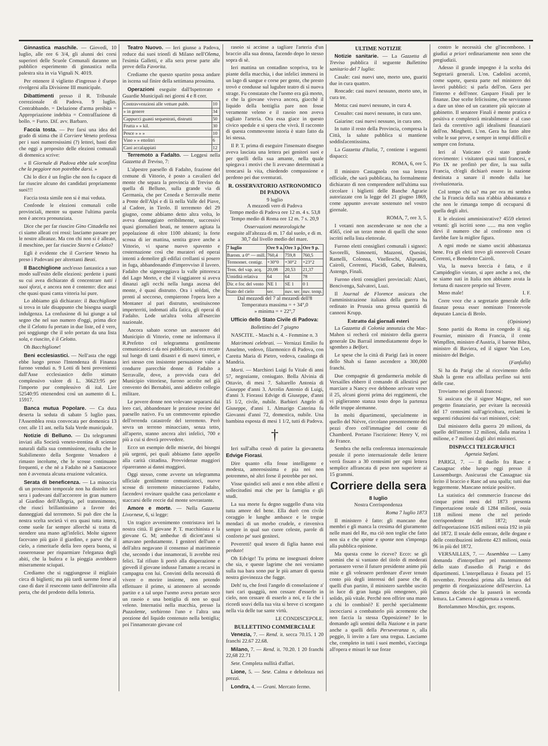Ginnastica maschile. — Giovedì, 10 luglio, alle ore 6 3/4, gli alunni dei corsi superiori delle Scuole Comunali daranno un pubblico esperimento di ginnastica nella palestra sita in via Vignali N. 4019.
Per ottenere il viglietto d'ingresso è d'uopo rivolgersi alla Divisione III municipale.
Dibattimenti presso il R. Tribunale correzionale di Padova. 9 luglio. Contrabbando. = Delazione d'arma proibita = Appropriazione indebita = Contraffazione di bollo. = Furto. Dif. avv. Barbaro.
Faccia tosta. — Per farsi una idea del grado di stima che il Corriere Veneto professa per i suoi numerosissimi (?) lettori, basti dire che oggi a proposito delle elezioni comunali di domenica scrive:
« Il Giornale di Padova ebbe tale sconfitta che la peggiore non potrebbe darsi. »
Chi lo dice è un foglio che non fu capace di far riuscire alcuno dei candidati propriamente suoi!!!
Faccia tosta simile non si è mai veduta.
Confonde le elezioni comunali colle provinciali, mentre su queste l'ultima parola non è ancora pronunziata.
Dice che per far riuscire Gino Cittadella noi ci siamo alleati coi rossi: lasciamo passare per le nostre alleanze. Ma con chi non si è alleato, il meschino, per far riuscire Storni e Celotto?
Egli è evidente che il Corriere Veneto ha preso i Padovani per altrettanti Beoti.
Il Bacchiglione anch'esso fantastica a suo modo sull'esito delle elezioni: perdette i punti su cui avea dichiarato di concentrare tutti i suoi sforzi, e ancora non è contento: dice anzi che quasi quasi canta vittoria lui pure.
Lo abbiamo già dichiarato: il Bacchiglione si trova in tale disappunto che bisogna usargli indulgenza. La confusione di lui giunge a tal segno che nel suo numero d'oggi, prima dice che il Celotto fu portato in due liste, ed è vero, poi soggiunge che il solo portato da una lista sola, e riuscito, è il Celotto.
Oh Bacchiglione!
Beni ecclesiastici. — Nell'asta che oggi ebbe luogo presso l'Intendenza di Finanza furono venduti n. 9 Lotti di beni provenienti dall'Asse ecclesiastico dello stimato complessivo valore di L. 36623:95 per l'importo pur complessivo di ital. Lire 52540:95 ottenendosi così un aumento di L. 15917.
Banca mutua Popolare. — Ca duta deserta la seduta di sabato 5 luglio pass. l'Assemblea resta convocata per domenica 13 corr. alle 11 ant. nella Sala Verde municipale.
Notizie di Belluno. — Da telegrammi inviati alla Società veneto-trentina di scienze naturali dalla sua commissione, risulta che lo Stabilimento della Sorgente Venadoro è rimasto incolume, che le scosse continuano frequenti, e che nè a Fadalto nè a Santacroce non è avvenuta alcuna eruzione vulcanica.
Serata di beneficenza. — La minaccia di un prossimo temporale non ha distolto ieri sera i padovani dall'accorrere in gran numero al Giardino dell'Allegria, pel trattenimento, che riuscì brillantissimo a favore dei danneggiati dal terremoto. Si può dire che la nostra scelta società vi era quasi tutta intera, come suole far sempre allorchè si tratta di stendere una mano agl'infelici. Molte signore facevano più gaio il giardino, e parve che il cielo, a rimeritarle della loro opera buona, si rasserenasse per risparmiare l'eleganza degli abiti, che la bufera e la pioggia avrebbero miseramente sciupati.
Crediamo che si raggiungesse il migliaio circa di biglietti; ma più tardi saremo forse al caso di dare il resoconto tanto dell'introito alla porta, che del prodotto della lotteria.
Teatro Nuovo. — Ieri giunse a Padova, reduce dai suoi trionfi di Milano nell'Olema, l'esimia Galletti, e alla sera prese parte alle prove della Favorita.
Crediamo che questo spartito possa andare in iscena sul finire della settimana prossima.
Operazioni eseguite dall'Ispettorato e Guardie Municipali nei giorni 4 e 8 corr.
| Contravvenzioni alle vetture pubb. | 10 |
| » in genere | 34 |
| Cappucci guasti sequestrati, distrutti | 50 |
| Frutta » » kil. | 30 |
| Pesce » » » | 10 |
| Vino » » ettolitri | 6 |
| Cani accalappiati | 12 |
Terremoto a Fadalto. — Leggesi nella Gazzetta di Treviso, 7:
L'alpestre paesello di Fadalto, frazione del comune di Vittorio, è posto a cavalieri del monte che separa la provincia di Treviso da quella di Belluno, sulla grande via di Germania, che per Ceneda e Serravalle mette a Ponte dell'Alpi e di là nella Valle del Piave, al Cadore, in Tirolo. Il terremoto del 29 giugno, come abbiamo detto altra volta, lo aveva danneggiato orribilmente, successivi quasi giornalieri boati, ne tennero agitata la popolazione di oltre 1100 abitanti; la forte scossa di ier mattina, sentita grave anche a Vittorio, vi sparse nuovo spavento e costernazione così che muratori ed operai intenti a demolire gli edifizi crollanti si posero in fuga, abbandonando d'improvviso il lavoro. Fadalto che signoreggiava la valle pittoresca del Lago Morto, e che il viaggiatore si aveva dinanzi agli occhi nella lunga ascesa del monte, è quasi distrutto. Ora i soldati, che pronti al soccorso, compierono l'opera loro a Montaner al pari distrutto, sostituiscono imperterriti, indomati alla fatica, gli operai di Fadalto. Lode un'altra volta all'esercito nazionale.
Ancora sabato scorso un assessore del Municipio di Vittorio, come ne informava il R.Prefetto col telegramma gentilmente comunicatoci e da noi pubblicato, si era recato sul luogo di tanti disastri e di nuovi timori, e ieri stesso con insistente persuasione valse a condurre parecchie donne di Fadalto a Serravalle, dove, a provvida cura del Municipio vittoriese, furono accolte nel già convento dei Bernabiti, anni addietro collegio militare.
Le povere donne non volevano separarsi dai loro cari, abbandonare le preziose rovine del paesello nativo. Fu un commovente episodio dell'orrenda catastrofe del terremoto. Però sovra un terreno minacciato, senza tetto, all'aperto, stanno ancora altri infelici, 700 e più a cui si dovrà provvedere.
Ecco un esempio delle miserie, dei bisogni più urgenti, pei quali abbiamo fatto appello alla carità cittadina. Provvidenze maggiori ripareranno ai danni maggiori.
Oggi stesso, come avverte un telegramma ufficiale gentilmente comunicatoci, nuove scosse di terremoto minacciarono Fadalto, facendovi rovinare qualche casa pericolante e staccarsi delle roccie dal monte sovrastante.
Amore e morte. — Nella Gazzetta Livornese, 6, si legge:
Un tragico avvenimento contristava ieri la nostra città. Il giovane P. T. macchinista e la giovane G. M; ambedue di diciott'anni si amavano perdutamente. I genitori dell'uno e dell'altra negavano il consenso al matrimonio che, secondo i due innamorati, li avrebbe resi felici. Tal rifiuto li portò alla disperazione e giovedì il giovane indusse l'amante a recarsi in campagna con lui. Convinti della necessità di vivere o morire insieme, non potendo effettuare il primo, si attennero al secondo partito e a tal uopo l'uomo aveva portato seco un rasoio e una bottiglia di non so qual veleno. Internatisi nella macchia, presso la Puzzolente, sorbirono l'uno e l'altra una porzione del liquido contenuto nella bottiglia; poi l'innamorato giovane col
rasoio si accinse a tagliare l'arteria d'un braccio alla sua donna, facendo dopo lo stesso sopra di sè.
Ieri mattina un contadino scopriva, tra le piante della macchia, i due infelici immersi in un lago di sangue e corse per gente, che presto trovò e condusse sul lugubre teatro di sì nuova strage. Fu constatato che l'uomo era già morto, e che la giovane viveva ancora, giacchè il liquido della bottiglia pare non fosse veramente veleno e il rasoio non aveva tagliato l'arteria. Ora essa giace in questo civico spedale e si spera che vivrà. Il racconto di questa commovente istoria è stato fatto da lei stessa.
Il P. T. prima di eseguire l'insensato disegno aveva lasciata una lettera pei genitori suoi e per quelli della sua amante, nella quale spiegava i motivi che li avevano determinati a troncarsi la vita, chiedendo compassione e perdono pei due sventurati.
R. OSSERVATORIO ASTRONOMICO
DI PADOVA
9 luglio
A mezzodì vero di Padova
Tempo medio di Padova ore 12 m. 4 s. 53,8
Tempo medio di Roma ore 12 m. 7 s. 20,9
Osservazioni meteorologiche
eseguite all'altezza di m. 17 dal suolo, e di m. 30,7 dal livello medio del mare.
| 7 luglio | Ore 9 a. | Ore 3 p. | Ore 9 p. |
| --- | --- | --- | --- |
| Barom. a 0° — mill. | 760,4 | 759,8 | 760,5 |
| Termomet. centigr. | +30°0 | +30°2 | +23°2 |
| Tens. del vap. acq. | 20,08 | 20,53 | 21,37 |
| Umidità relativa | 64 | 64 | 78 |
| Dir. e for. del vento | NE 1 | SE 1 | 0 1 |
| Stato del cielo | ser. | nuv. ser. | nuv. temp. |
Dal mezzodì del 7 al mezzodì dell'8
Temperatura massima = + 34°,0
» minima = + 22°,7
Ufficio dello Stato Civile di Padova:
Bollettino del 7 giugno
NASCITE. - Maschi n. 4. - Femmine n. 3
Matrimoni celebrati. — Vernizzi Emilio fu Anselmo, vedovo, filarmonico di Padova, con Caretta Maria di Pietro, vedova, casalinga di Mandria.
Morti. — Marchiori Luigi fu Vitale di anni 57, negoziante, coniugato. Bolla Alvinia di Ottavio, di mesi 7. Saltarello Antonia di Giuseppe d'anni 3. Arcolin Antonio di Luigi, d'anni 3. Fiorassi Edvige di Giuseppe, d'anni 15 1/2, civile, nubile. Barbieri Angelo di Giuseppe, d'anni 1. Almarigo Caterina fu Giovanni d'anni 72, domestica, nubile. Una bambina esposta di mesi 1 1/2, tutti di Padova.
†
Ieri sull'alba cessò di patire la giovanetta Edvige Fiorasi.
Dire quanto ella fosse intelligente e modesta, amorosissima e pia noi non potremmo, nè altri forse il potrebbe per noi.
Visse quindici soli anni e non ebbe affetti e sollecitudini mai che per la famiglia e gli studi.
La sua morte fu degno suggello d'una vita tutta amore del bene. Ella durò con civile coraggio le lunghe ambasce e le tregue mendaci di un morbo crudele, e rinveniva sempre in qual suo cuore celeste, parole di conforto pe' suoi genitori.
Poveretti! qual tesoro di figlia hanno essi perduto!
Oh Edvige! Tu prima ne insegnasti dolore che sia, e queste lagrime che noi versiamo sulla tua bara sono pur le più amare di questa nostra giovinezza che fugge.
Deh! tu, che fosti l'angelo di consolazione a' tuoi cari quaggiù, non cessare d'esserlo in cielo, non cessare di esserlo a noi, e fa che i ricordi soavi della tua vita si breve ci scorgano nella via delle tue sante virtù.
LE CONDISCEPOLE.
BULLETTINO COMMERCIALE
Venezia, 7. — Rend. it. secca 70.15. 1 20 franchi 22.67 22.68.
Milano, 7. — Rend. it. 70.20. 1 20 franchi 22,68 22.71
Sete. Completa nullità d'affari.
Lione, 5. — Sete. Calma e debolezza nei prezzi.
Londra, 4. — Grani. Mercato fermo.
ULTIME NOTIZIE
Notizie sanitarie. — La Gazzetta di Treviso pubblica il seguente Bullettino sanitario del 7 luglio:
Casale: casi nuovi uno, morto uno, guariti due in cura quattro.
Roncade: casi nuovi nessuno, morto uno, in cura tre.
Motta: casi nuovi nessuno, in cura 4.
Cessalto: casi nuovi nessuno, in cura uno.
Gaiarine: casi nuovi nessuno, in cura uno.
In tutto il resto della Provincia, compresa la Città, la salute pubblica si mantiene soddisfacentissima.
La Gazzetta d'Italia, 7, contiene i seguenti dispacci:
ROMA, 6, ore 5.
Il ministro Castagnola con sua lettera officiale, che sarà pubblicata, ha formalmente dichiarato di non comprendere nell'ultima sua circolare i biglietti delle Banche Agrarie autorizzate con la legge del 21 giugno 1869, come appunto avevate sostenuto nel vostro giornale.
ROMA, 7, ore 3, 5.
I votanti non ascendevano se non che a 4565, cioè un terzo meno di quelli che sono iscritti nella lista elettorale.
Furono eletti consiglieri comunali i signori: Savorelli, Simonetti, Mazzoni, Quesini, Ramelli, Colonna, Vitelleschi, Aliprandi, Cairoli, Correnti, Placidi, Gabet, Balestra, Astengo, Finali.
Furono eletti consiglieri provinciali: Alatri, Bencivenga, Salvatori, Luzi.
Il Journal de Florence assicura che l'amministrazione italiana della guerra ha ordinato in Prussia una grossa quantità di cannoni Krupp.
Estratto dai giornali esteri
La Gazzetta di Colonia annunzia che Mac-Mahon si recherà col ministro della guerra generale Du Barrail immediatamente dopo lo sgombro a Belfort.
Le spese che la città di Parigi farà in onore dello Shah si fanno ascendere a 300,000 franchi.
Due compagnie di gendarmeria mobile di Versailles ebbero il comando di allestirsi per marciare a Nancy ove debbono arrivare verso il 25, alcuni giorni prima dei reggimenti, che vi piglieranno stanza tosto dopo la partenza delle truppe alemanne.
In molti dipartimenti, specialmente in quello del Niévre, circolano presentemente dei pezzi d'oro coll'immagine del conte di Chambord. Portano l'iscrizione: Henry V, roi de France.
Sembra che nella conferenza internazionale postale il porto internazionale delle lettere verrà fissato a 30 centesimi per ogni lettera semplice affrancata di peso non superiore ai 15 grammi.
Corriere della sera
8 luglio
Nostra Corrispondenza
Roma 7 luglio 1873
Il ministero è fatto: gli mancano due membri e gli manca la cresima del giuramento nelle mani del Re, ma ciò non toglie che fatto non sia e che spinte e sponte non s'imponga alla pubblica opinione.
Ma questa come lo riceve? Ecco: se gli uomini che si vantano del titolo di moderati portassero verso il futuro presidente animo più mite e gli volessero perdonare d'aver tenuto conto più degli interessi del paese che di quelli d'un partito, il ministero sarebbe uscito in luce di gran lunga più omogeneo, più solido, più vitale. Perchè non offrire una mano a chi lo combinò? E perchè specialmente incocciarsi a combatterlo più acremente che non faccia la stessa Opposizione? Io lo domando agli uomini della Nazione e in parte anche a quelli della Perseveranza o, alla peggio, li invito a fare una tregua. Lasciamo che, completo in tutti i suoi membri, s'accinga all'opera e misuri le sue forze
contro le necessità che gl'incombono. I giudizi a priori ordinariamente non sono che pregiudizii.
Adesso il grande impegno è la scelta dei Segretarii generali. L'on. Cadolini accettò, come sapete, questa parte nel ministero dei lavori pubblici: si parla dell'on. Gera per l'interno e dell'onor. Gasparo Finali per le finanze. Due scelte felicissime, che serviranno a dare un tòno ed un carattere più spiccato al gabinetto. Il senatore Finali è mente pratica e positiva e completerà mirabilmente e al caso farà da correttivo agli idealismi finanziarii dell'on. Minghetti. L'on. Gera ha fatto altre volte le sue prove, e sempre in tempi difficili e sempre con fortuna.
Ieri al Vaticano c'è stato grande ricevimento: i visitatori quasi tutti francesi, e Pio IX ne profittò per dire, la sua sulla Francia, ch'egli dichiarò essere la nazione destinata a sanare il mondo dalla lue rivoluzionaria.
Col tempo chi sa? ma per ora mi sembra che la Francia della sua n'abbia abbastanza e che non le rimanga tempo di occuparsi di quella degli altri.
E le elezioni amministrative? 4559 elettori votanti: gli iscritti sono ...... ma non voglio dirvi il numero che al confronto non ci farebbe fare la miglior figura.
A ogni modo ne siamo usciti abbastanza bene. Fra gli eletti trovo gli onorevoli Cesare Correnti, e Benedetto Cairoli.
Via, la nuova breccia è fatta, e il Campidoglio vietato, si apre anche a noi, che se siamo nati in Italia non abbiamo avuta la fortuna di nascere proprio sul Tevere.
Meno male! I. F.
Corre voce che a segretario generale delle finanze possa esser nominato l'onorevole deputato Lancia di Brolo.
(Opinione)
Sono partiti da Roma in congedo il sig. Fournier, ministro di Francia, il conte Wimpffen, ministro d'Austria, il barone Bibra, ministro di Baviera, ed il signor Van Loo, ministro del Belgio.
(Fanfulla)
Si ha da Parigi che al ricevimento dello Shah la gente era affollata perfino sui tetti delle case.
Troviamo nei giornali francesi:
Si assicura che il signor Magne, nel suo progetto finanziario, per evitare la necessità del 17 centesimi sull'agricoltura, reclami le seguenti riduzioni dai vari ministeri, cioè:
Dal ministero della guerra 20 milioni, da quello dell'interno 12 milioni, dalla marina 1 milione, e 7 milioni dagli altri ministeri.
DISPACCI TELEGRAFICI
Agenzia Stefani.
PARIGI, 7. — Il duello fra Ranc e Cassagnac ebbe luogo oggi presso il Lussemburgo. Assicurasi che Cassagnac sia ferito il braccio e Ranc ad una spalla; tutti due leggermente. Mancano notizie positive.
La statistica del commercio francese dei cinque primi mesi del 1873 presenta l'importazione totale di 1284 milioni, ossia 118 milioni meno che nel periodo corrispondente del 1872; totale dell'esportazione 1635 milioni ossia 192 in più del 1872. Il totale delle entrate, delle dogane e delle contribuzioni indirette 423 milioni, ossia 96 in più del 1872.
VERSAILLES, 7. — Assemblea — Lamy domanda d'interpellare pel mantenimento dello stato d'assedio di Parigi e dei dipartimenti. L'interpellanza è fissata pel 15 novembre. Procedesi prima alla lettura del progetto di riorganizzazione dell'esercito. La Camera decide che la passerà in seconda lettura. La Camera è aggiornata a venerdì.
Bortolammeo Moschin, ger. respons.